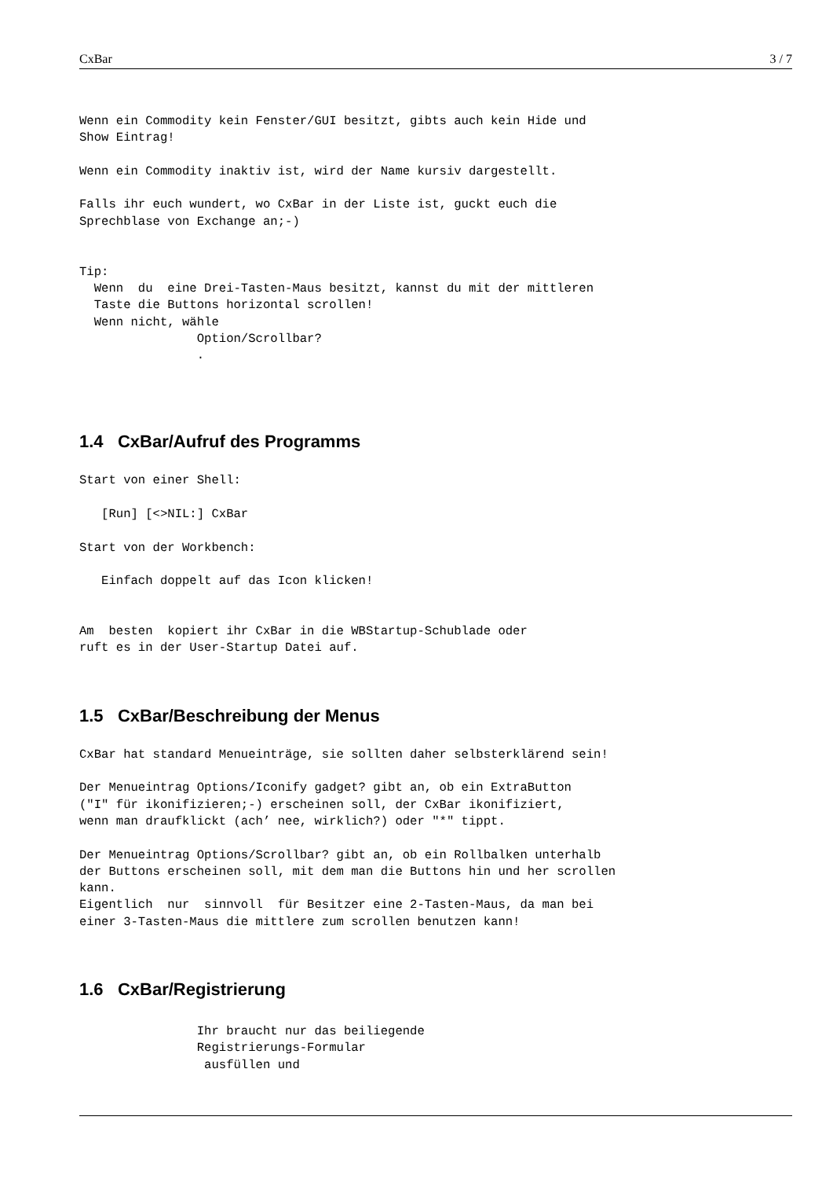CxBar 3 / 7
Wenn ein Commodity kein Fenster/GUI besitzt, gibts auch kein Hide und
Show Eintrag!

Wenn ein Commodity inaktiv ist, wird der Name kursiv dargestellt.

Falls ihr euch wundert, wo CxBar in der Liste ist, guckt euch die
Sprechblase von Exchange an;-)


Tip:
  Wenn  du  eine Drei-Tasten-Maus besitzt, kannst du mit der mittleren
  Taste die Buttons horizontal scrollen!
  Wenn nicht, wähle
                Option/Scrollbar?
                .
1.4 CxBar/Aufruf des Programms
Start von einer Shell:

   [Run] [<>NIL:] CxBar

Start von der Workbench:

   Einfach doppelt auf das Icon klicken!


Am  besten  kopiert ihr CxBar in die WBStartup-Schublade oder
ruft es in der User-Startup Datei auf.
1.5 CxBar/Beschreibung der Menus
CxBar hat standard Menueinträge, sie sollten daher selbsterklärend sein!

Der Menueintrag Options/Iconify gadget? gibt an, ob ein ExtraButton
("I" für ikonifizieren;-) erscheinen soll, der CxBar ikonifiziert,
wenn man draufklickt (ach’ nee, wirklich?) oder "*" tippt.

Der Menueintrag Options/Scrollbar? gibt an, ob ein Rollbalken unterhalb
der Buttons erscheinen soll, mit dem man die Buttons hin und her scrollen
kann.
Eigentlich  nur  sinnvoll  für Besitzer eine 2-Tasten-Maus, da man bei
einer 3-Tasten-Maus die mittlere zum scrollen benutzen kann!
1.6 CxBar/Registrierung
                Ihr braucht nur das beiliegende
                Registrierungs-Formular
                 ausfüllen und